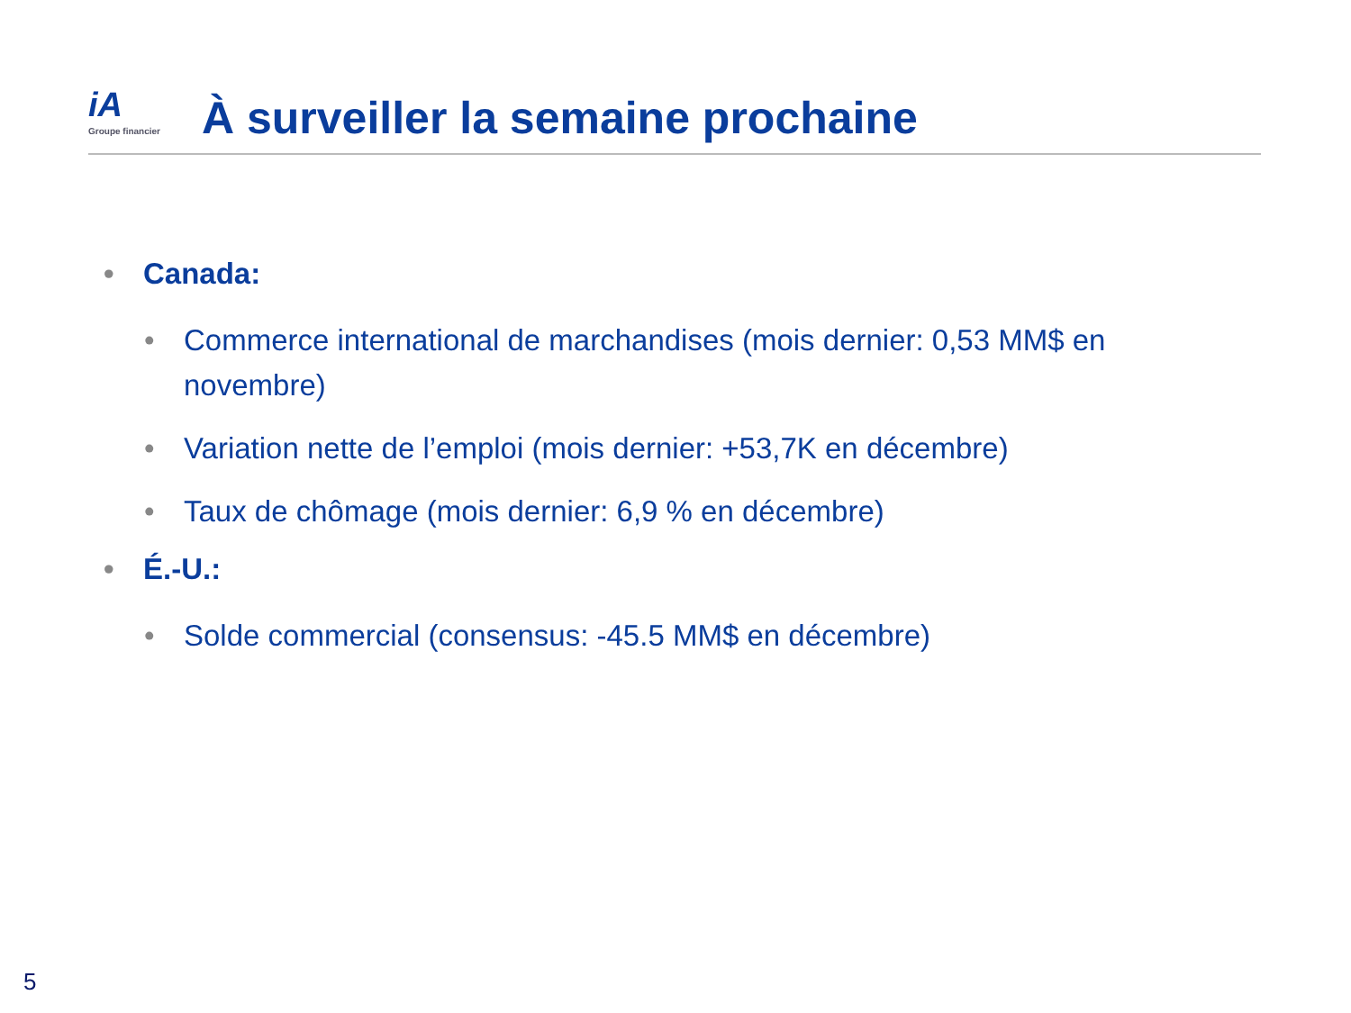iA
Groupe financier
À surveiller la semaine prochaine
• Canada:
• Commerce international de marchandises (mois dernier: 0,53 MM$ en novembre)
• Variation nette de l’emploi (mois dernier: +53,7K en décembre)
• Taux de chômage (mois dernier: 6,9 % en décembre)
• É.-U.:
• Solde commercial (consensus: -45.5 MM$ en décembre)
5